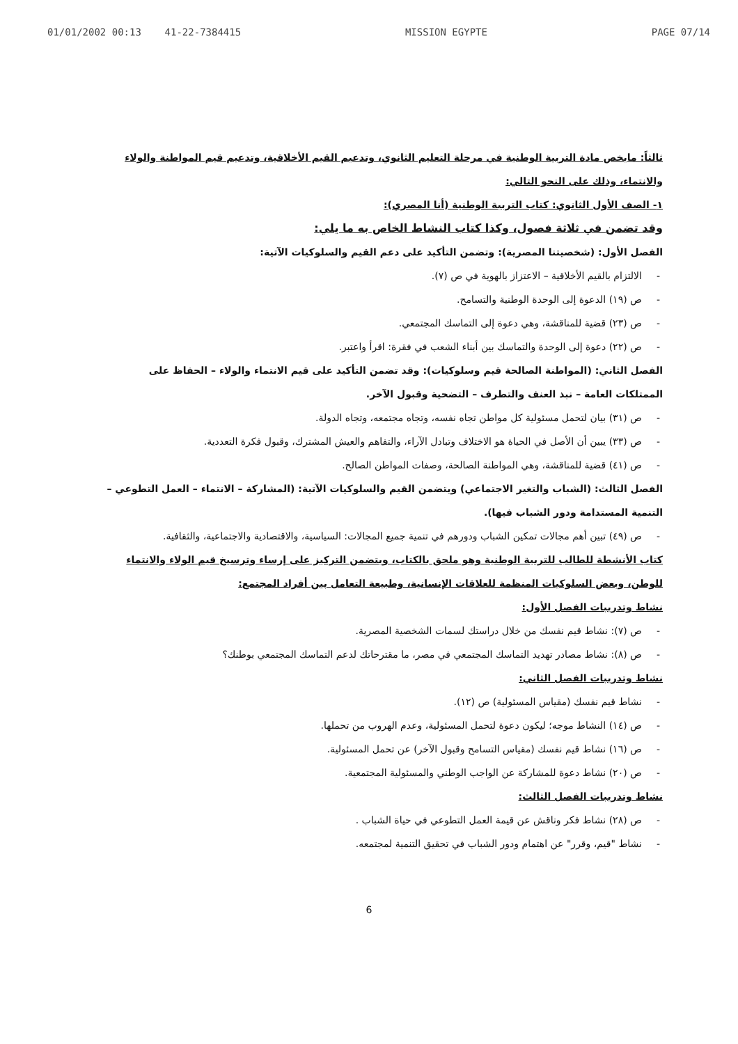01/01/2002 00:13 41-22-7384415 MISSION EGYPTE PAGE 07/14
ثالثاً: مايخص مادة التربية الوطنية في مرحلة التعليم الثانوي، وتدعيم القيم الأخلاقية، وتدعيم قيم المواطنة والولاء والانتماء، وذلك على النحو التالي:
١- الصف الأول الثانوي: كتاب التربية الوطنية (أنا المصري):
وقد تضمن في ثلاثة فصول، وكذا كتاب النشاط الخاص به ما يلي:
الفصل الأول: (شخصيتنا المصرية): وتضمن التأكيد على دعم القيم والسلوكيات الآتية:
- الالتزام بالقيم الأخلاقية – الاعتزاز بالهوية في ص (٧).
- ص (١٩) الدعوة إلى الوحدة الوطنية والتسامح.
- ص (٢٣) قضية للمناقشة، وهي دعوة إلى التماسك المجتمعي.
- ص (٢٢) دعوة إلى الوحدة والتماسك بين أبناء الشعب في فقرة: اقرأ واعتبر.
الفصل الثاني: (المواطنة الصالحة قيم وسلوكيات): وقد تضمن التأكيد على قيم الانتماء والولاء – الحفاظ على الممتلكات العامة – نبذ العنف والتطرف – التضحية وقبول الآخر.
- ص (٣١) بيان لتحمل مسئولية كل مواطن تجاه نفسه، وتجاه مجتمعه، وتجاه الدولة.
- ص (٣٣) يبين أن الأصل في الحياة هو الاختلاف وتبادل الآراء، والتفاهم والعيش المشترك، وقبول فكرة التعددية.
- ص (٤١) قضية للمناقشة، وهي المواطنة الصالحة، وصفات المواطن الصالح.
الفصل الثالث: (الشباب والتغير الاجتماعي) ويتضمن القيم والسلوكيات الآتية: (المشاركة – الانتماء – العمل التطوعي – التنمية المستدامة ودور الشباب فيها).
- ص (٤٩) تبين أهم مجالات تمكين الشباب ودورهم في تنمية جميع المجالات: السياسية، والاقتصادية والاجتماعية، والثقافية.
كتاب الأنشطة للطالب للتربية الوطنية وهو ملحق بالكتاب، ويتضمن التركيز على إرساء وترسيخ قيم الولاء والانتماء للوطن، وبعض السلوكيات المنظمة للعلاقات الإنسانية، وطبيعة التعامل بين أفراد المجتمع:
نشاط وتدريبات الفصل الأول:
- ص (٧): نشاط قيم نفسك من خلال دراستك لسمات الشخصية المصرية.
- ص (٨): نشاط مصادر تهديد التماسك المجتمعي في مصر، ما مقترحاتك لدعم التماسك المجتمعي بوطنك؟
نشاط وتدريبات الفصل الثاني:
- نشاط قيم نفسك (مقياس المسئولية) ص (١٢).
- ص (١٤) النشاط موجه؛ ليكون دعوة لتحمل المسئولية، وعدم الهروب من تحملها.
- ص (١٦) نشاط قيم نفسك (مقياس التسامح وقبول الآخر) عن تحمل المسئولية.
- ص (٢٠) نشاط دعوة للمشاركة عن الواجب الوطني والمسئولية المجتمعية.
نشاط وتدريبات الفصل الثالث:
- ص (٢٨) نشاط فكر وناقش عن قيمة العمل التطوعي في حياة الشباب .
- نشاط "قيم، وقرر" عن اهتمام ودور الشباب في تحقيق التنمية لمجتمعه.
6